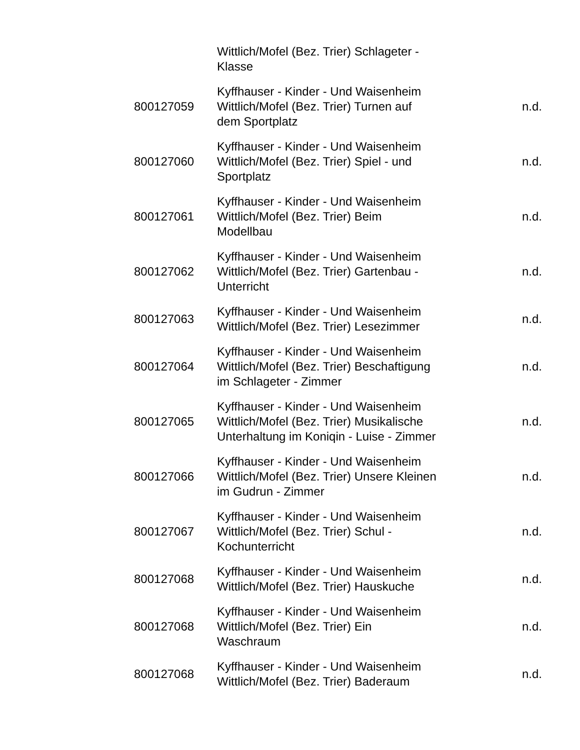| | Wittlich/Mofel (Bez. Trier) Schlageter - Klasse | |
| 800127059 | Kyffhauser - Kinder - Und Waisenheim Wittlich/Mofel (Bez. Trier) Turnen auf dem Sportplatz | n.d. |
| 800127060 | Kyffhauser - Kinder - Und Waisenheim Wittlich/Mofel (Bez. Trier) Spiel - und Sportplatz | n.d. |
| 800127061 | Kyffhauser - Kinder - Und Waisenheim Wittlich/Mofel (Bez. Trier) Beim Modellbau | n.d. |
| 800127062 | Kyffhauser - Kinder - Und Waisenheim Wittlich/Mofel (Bez. Trier) Gartenbau - Unterricht | n.d. |
| 800127063 | Kyffhauser - Kinder - Und Waisenheim Wittlich/Mofel (Bez. Trier) Lesezimmer | n.d. |
| 800127064 | Kyffhauser - Kinder - Und Waisenheim Wittlich/Mofel (Bez. Trier) Beschaftigung im Schlageter - Zimmer | n.d. |
| 800127065 | Kyffhauser - Kinder - Und Waisenheim Wittlich/Mofel (Bez. Trier) Musikalische Unterhaltung im Koniqin - Luise - Zimmer | n.d. |
| 800127066 | Kyffhauser - Kinder - Und Waisenheim Wittlich/Mofel (Bez. Trier) Unsere Kleinen im Gudrun - Zimmer | n.d. |
| 800127067 | Kyffhauser - Kinder - Und Waisenheim Wittlich/Mofel (Bez. Trier) Schul - Kochunterricht | n.d. |
| 800127068 | Kyffhauser - Kinder - Und Waisenheim Wittlich/Mofel (Bez. Trier) Hauskuche | n.d. |
| 800127068 | Kyffhauser - Kinder - Und Waisenheim Wittlich/Mofel (Bez. Trier) Ein Waschraum | n.d. |
| 800127068 | Kyffhauser - Kinder - Und Waisenheim Wittlich/Mofel (Bez. Trier) Baderaum | n.d. |